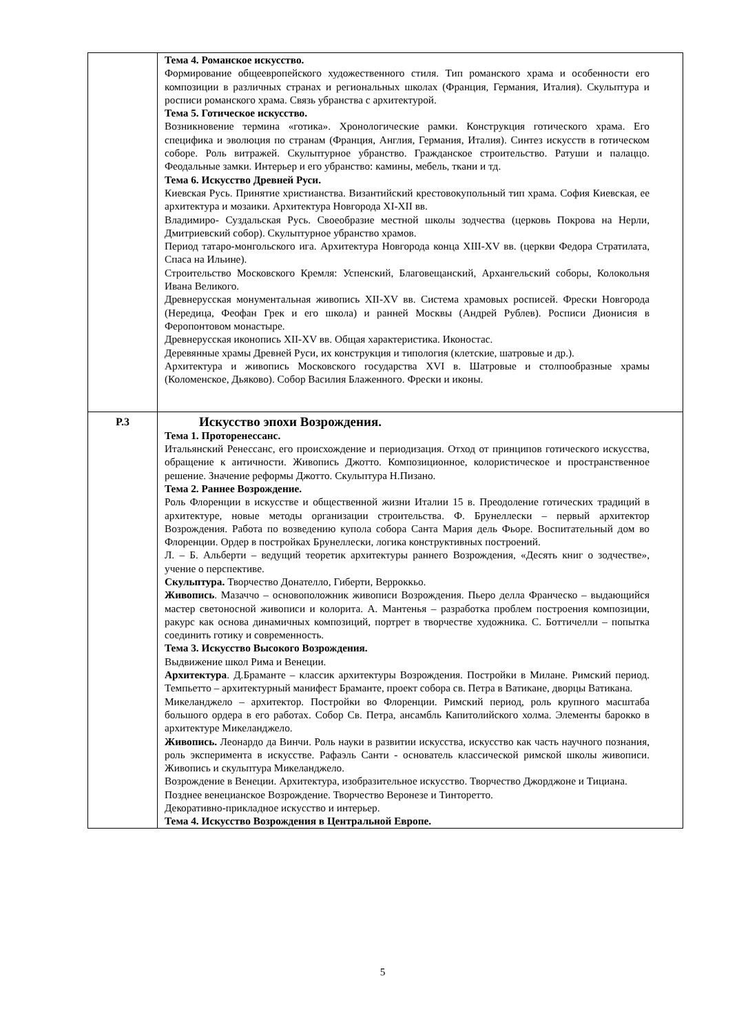| | Тема 4. Романское искусство. Формирование общеевропейского художественного стиля. Тип романского храма и особенности его композиции в различных странах и региональных школах (Франция, Германия, Италия). Скульптура и росписи романского храма. Связь убранства с архитектурой. Тема 5. Готическое искусство. Возникновение термина «готика». Хронологические рамки. Конструкция готического храма. Его специфика и эволюция по странам (Франция, Англия, Германия, Италия). Синтез искусств в готическом соборе. Роль витражей. Скульптурное убранство. Гражданское строительство. Ратуши и палаццо. Феодальные замки. Интерьер и его убранство: камины, мебель, ткани и тд. Тема 6. Искусство Древней Руси. Киевская Русь. Принятие христианства. Византийский крестовокупольный тип храма. София Киевская, ее архитектура и мозаики. Архитектура Новгорода XI-XII вв. Владимиро- Суздальская Русь. Своеобразие местной школы зодчества (церковь Покрова на Нерли, Дмитриевский собор). Скульптурное убранство храмов. Период татаро-монгольского ига. Архитектура Новгорода конца XIII-XV вв. (церкви Федора Стратилата, Спаса на Ильине). Строительство Московского Кремля: Успенский, Благовещанский, Архангельский соборы, Колокольня Ивана Великого. Древнерусская монументальная живопись XII-XV вв. Система храмовых росписей. Фрески Новгорода (Нередица, Феофан Грек и его школа) и ранней Москвы (Андрей Рублев). Росписи Дионисия в Феропонтовом монастыре. Древнерусская иконопись XII-XV вв. Общая характеристика. Иконостас. Деревянные храмы Древней Руси, их конструкция и типология (клетские, шатровые и др.). Архитектура и живопись Московского государства XVI в. Шатровые и столпообразные храмы (Коломенское, Дьяково). Собор Василия Блаженного. Фрески и иконы. |
| Р.3 | Искусство эпохи Возрождения. Тема 1. Проторенессанс. Итальянский Ренессанс, его происхождение и периодизация. Отход от принципов готического искусства, обращение к античности. Живопись Джотто. Композиционное, колористическое и пространственное решение. Значение реформы Джотто. Скульптура Н.Пизано. Тема 2. Раннее Возрождение. Роль Флоренции в искусстве и общественной жизни Италии 15 в. Преодоление готических традиций в архитектуре, новые методы организации строительства. Ф. Брунеллески – первый архитектор Возрождения. Работа по возведению купола собора Санта Мария дель Фьоре. Воспитательный дом во Флоренции. Ордер в постройках Брунеллески, логика конструктивных построений. Л. – Б. Альберти – ведущий теоретик архитектуры раннего Возрождения, «Десять книг о зодчестве», учение о перспективе. Скульптура. Творчество Донателло, Гиберти, Верроккьо. Живопись . Мазаччо – основоположник живописи Возрождения. Пьеро делла Франческо – выдающийся мастер светоносной живописи и колорита. А. Мантенья – разработка проблем построения композиции, ракурс как основа динамичных композиций, портрет в творчестве художника. С. Боттичелли – попытка соединить готику и современность. Тема 3. Искусство Высокого Возрождения. Выдвижение школ Рима и Венеции. Архитектура . Д.Браманте – классик архитектуры Возрождения. Постройки в Милане. Римский период. Темпьетто – архитектурный манифест Браманте, проект собора св. Петра в Ватикане, дворцы Ватикана. Микеланджело – архитектор. Постройки во Флоренции. Римский период, роль крупного масштаба большого ордера в его работах. Собор Св. Петра, ансамбль Капитолийского холма. Элементы барокко в архитектуре Микеланджело. Живопись. Леонардо да Винчи. Роль науки в развитии искусства, искусство как часть научного познания, роль эксперимента в искусстве. Рафаэль Санти - основатель классической римской школы живописи. Живопись и скульптура Микеланджело. Возрождение в Венеции. Архитектура, изобразительное искусство. Творчество Джорджоне и Тициана. Позднее венецианское Возрождение. Творчество Веронезе и Тинторетто. Декоративно-прикладное искусство и интерьер. Тема 4. Искусство Возрождения в Центральной Европе. |
5